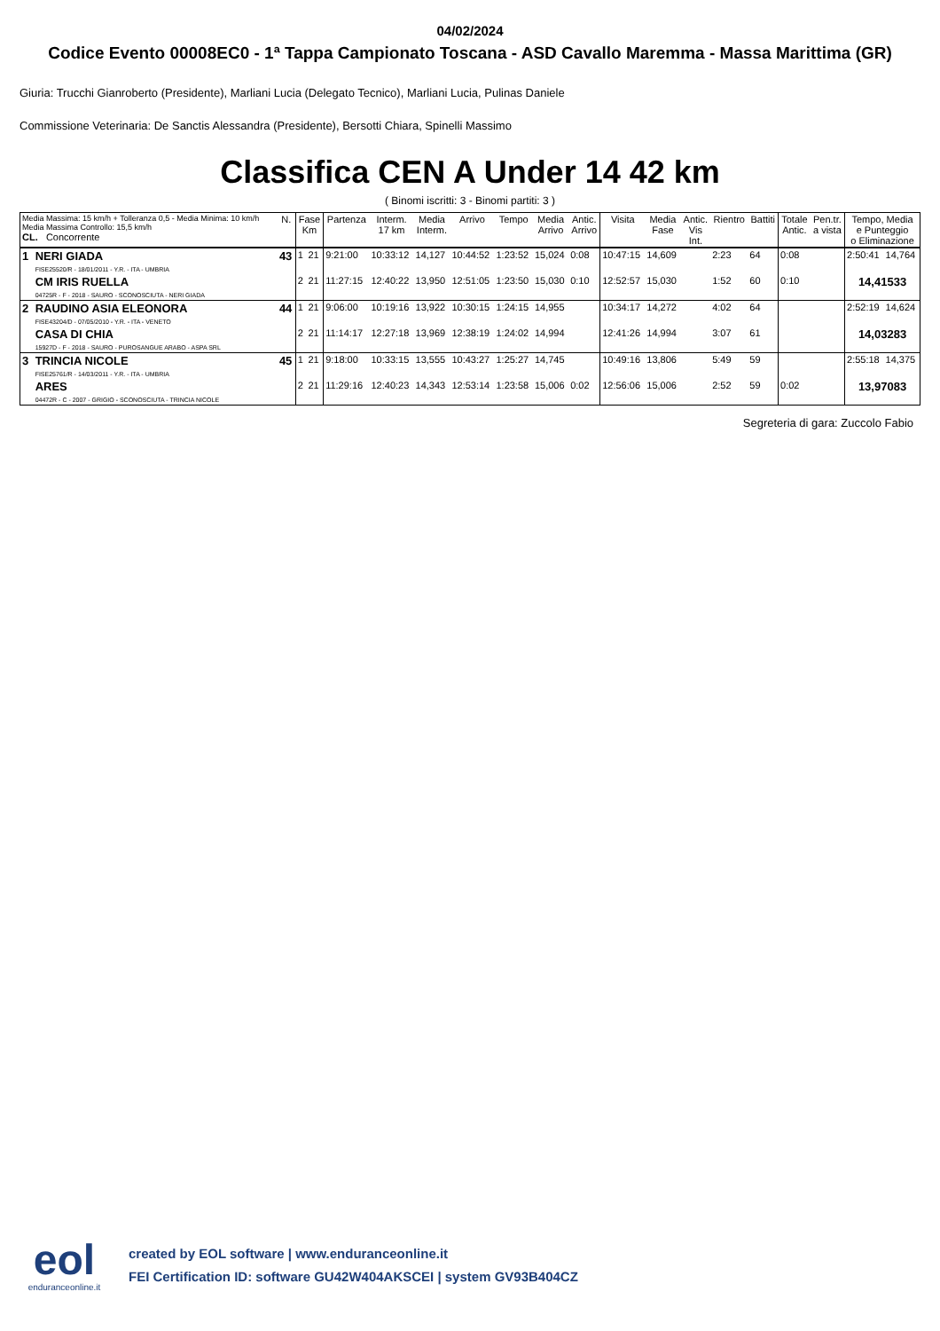04/02/2024
Codice Evento 00008EC0 - 1ª Tappa Campionato Toscana - ASD Cavallo Maremma - Massa Marittima (GR)
Giuria: Trucchi Gianroberto (Presidente), Marliani Lucia (Delegato Tecnico), Marliani Lucia, Pulinas Daniele
Commissione Veterinaria: De Sanctis Alessandra (Presidente), Bersotti Chiara, Spinelli Massimo
Classifica CEN A Under 14 42 km
( Binomi iscritti: 3 - Binomi partiti: 3 )
| Media Massima: 15 km/h + Tolleranza 0,5 - Media Minima: 10 km/h Media Massima Controllo: 15,5 km/h CL. Concorrente | | N. | Fase Km | | Partenza | Interm. 17 km | Media Interm. | Arrivo | Tempo | Media Arrivo | Antic. Arrivo | Visita | Media Fase | Antic. Vis Int. | Rientro | Battiti | Totale Antic. | Pen.tr. a vista | Tempo, Media e Punteggio o Eliminazione | |
| --- | --- | --- | --- | --- | --- | --- | --- | --- | --- | --- | --- | --- | --- | --- | --- | --- | --- | --- | --- | --- |
| 1 | NERI GIADA FISE25520/R - 18/01/2011 - Y.R. - ITA - UMBRIA | 43 | 1 | 21 | 9:21:00 | 10:33:12 | 14,127 | 10:44:52 | 1:23:52 | 15,024 | 0:08 | 10:47:15 | 14,609 | | 2:23 | 64 | 0:08 | | 2:50:41 | 14,764 |
| | CM IRIS RUELLA 04725R - F - 2018 - SAURO - SCONOSCIUTA - NERI GIADA | | 2 | 21 | 11:27:15 | 12:40:22 | 13,950 | 12:51:05 | 1:23:50 | 15,030 | 0:10 | 12:52:57 | 15,030 | | 1:52 | 60 | 0:10 | | 14,41533 | |
| 2 | RAUDINO ASIA ELEONORA FISE43204/D - 07/05/2010 - Y.R. - ITA - VENETO | 44 | 1 | 21 | 9:06:00 | 10:19:16 | 13,922 | 10:30:15 | 1:24:15 | 14,955 | | 10:34:17 | 14,272 | | 4:02 | 64 | | | 2:52:19 | 14,624 |
| | CASA DI CHIA 15927D - F - 2018 - SAURO - PUROSANGUE ARABO - ASPA SRL | | 2 | 21 | 11:14:17 | 12:27:18 | 13,969 | 12:38:19 | 1:24:02 | 14,994 | | 12:41:26 | 14,994 | | 3:07 | 61 | | | 14,03283 | |
| 3 | TRINCIA NICOLE FISE25761/R - 14/03/2011 - Y.R. - ITA - UMBRIA | 45 | 1 | 21 | 9:18:00 | 10:33:15 | 13,555 | 10:43:27 | 1:25:27 | 14,745 | | 10:49:16 | 13,806 | | 5:49 | 59 | | | 2:55:18 | 14,375 |
| | ARES 04472R - C - 2007 - GRIGIO - SCONOSCIUTA - TRINCIA NICOLE | | 2 | 21 | 11:29:16 | 12:40:23 | 14,343 | 12:53:14 | 1:23:58 | 15,006 | 0:02 | 12:56:06 | 15,006 | | 2:52 | 59 | 0:02 | | 13,97083 | |
Segreteria di gara: Zuccolo Fabio
eol
enduranceonline.it
created by EOL software | www.enduranceonline.it
FEI Certification ID: software GU42W404AKSCEI | system GV93B404CZ